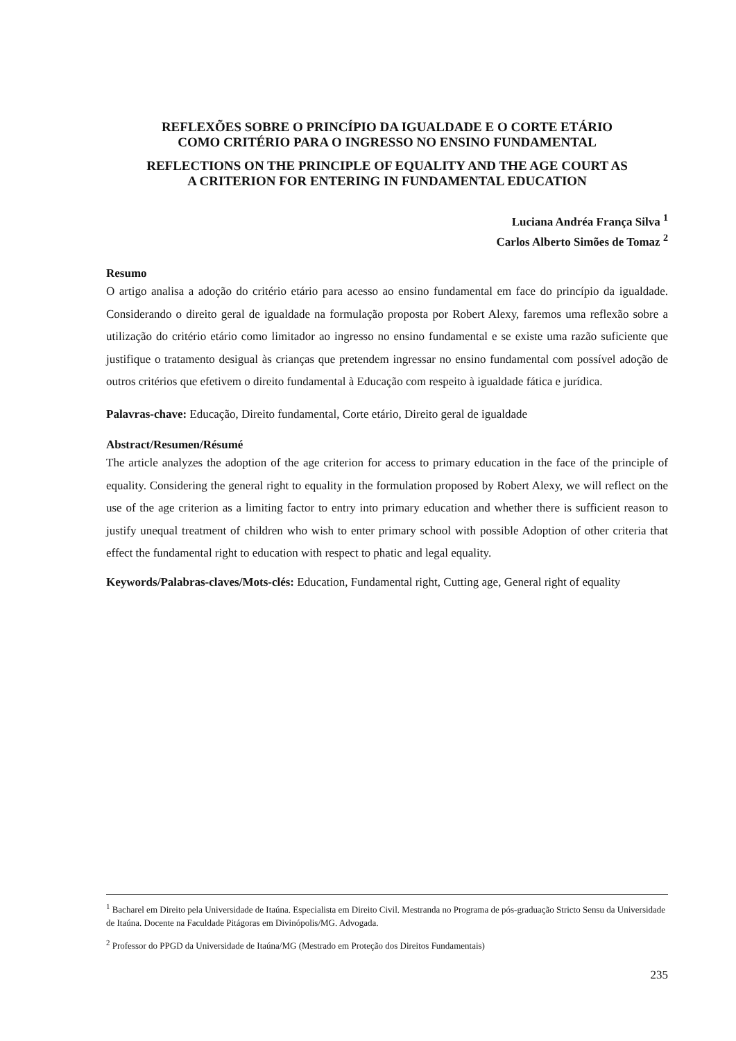REFLEXÕES SOBRE O PRINCÍPIO DA IGUALDADE E O CORTE ETÁRIO
COMO CRITÉRIO PARA O INGRESSO NO ENSINO FUNDAMENTAL
REFLECTIONS ON THE PRINCIPLE OF EQUALITY AND THE AGE COURT AS
A CRITERION FOR ENTERING IN FUNDAMENTAL EDUCATION
Luciana Andréa França Silva <sup>1</sup>
Carlos Alberto Simões de Tomaz <sup>2</sup>
Resumo
O artigo analisa a adoção do critério etário para acesso ao ensino fundamental em face do princípio da igualdade. Considerando o direito geral de igualdade na formulação proposta por Robert Alexy, faremos uma reflexão sobre a utilização do critério etário como limitador ao ingresso no ensino fundamental e se existe uma razão suficiente que justifique o tratamento desigual às crianças que pretendem ingressar no ensino fundamental com possível adoção de outros critérios que efetivem o direito fundamental à Educação com respeito à igualdade fática e jurídica.
Palavras-chave: Educação, Direito fundamental, Corte etário, Direito geral de igualdade
Abstract/Resumen/Résumé
The article analyzes the adoption of the age criterion for access to primary education in the face of the principle of equality. Considering the general right to equality in the formulation proposed by Robert Alexy, we will reflect on the use of the age criterion as a limiting factor to entry into primary education and whether there is sufficient reason to justify unequal treatment of children who wish to enter primary school with possible Adoption of other criteria that effect the fundamental right to education with respect to phatic and legal equality.
Keywords/Palabras-claves/Mots-clés: Education, Fundamental right, Cutting age, General right of equality
<sup>1</sup> Bacharel em Direito pela Universidade de Itaúna. Especialista em Direito Civil. Mestranda no Programa de pós-graduação Stricto Sensu da Universidade de Itaúna. Docente na Faculdade Pitágoras em Divinópolis/MG. Advogada.
<sup>2</sup> Professor do PPGD da Universidade de Itaúna/MG (Mestrado em Proteção dos Direitos Fundamentais)
235